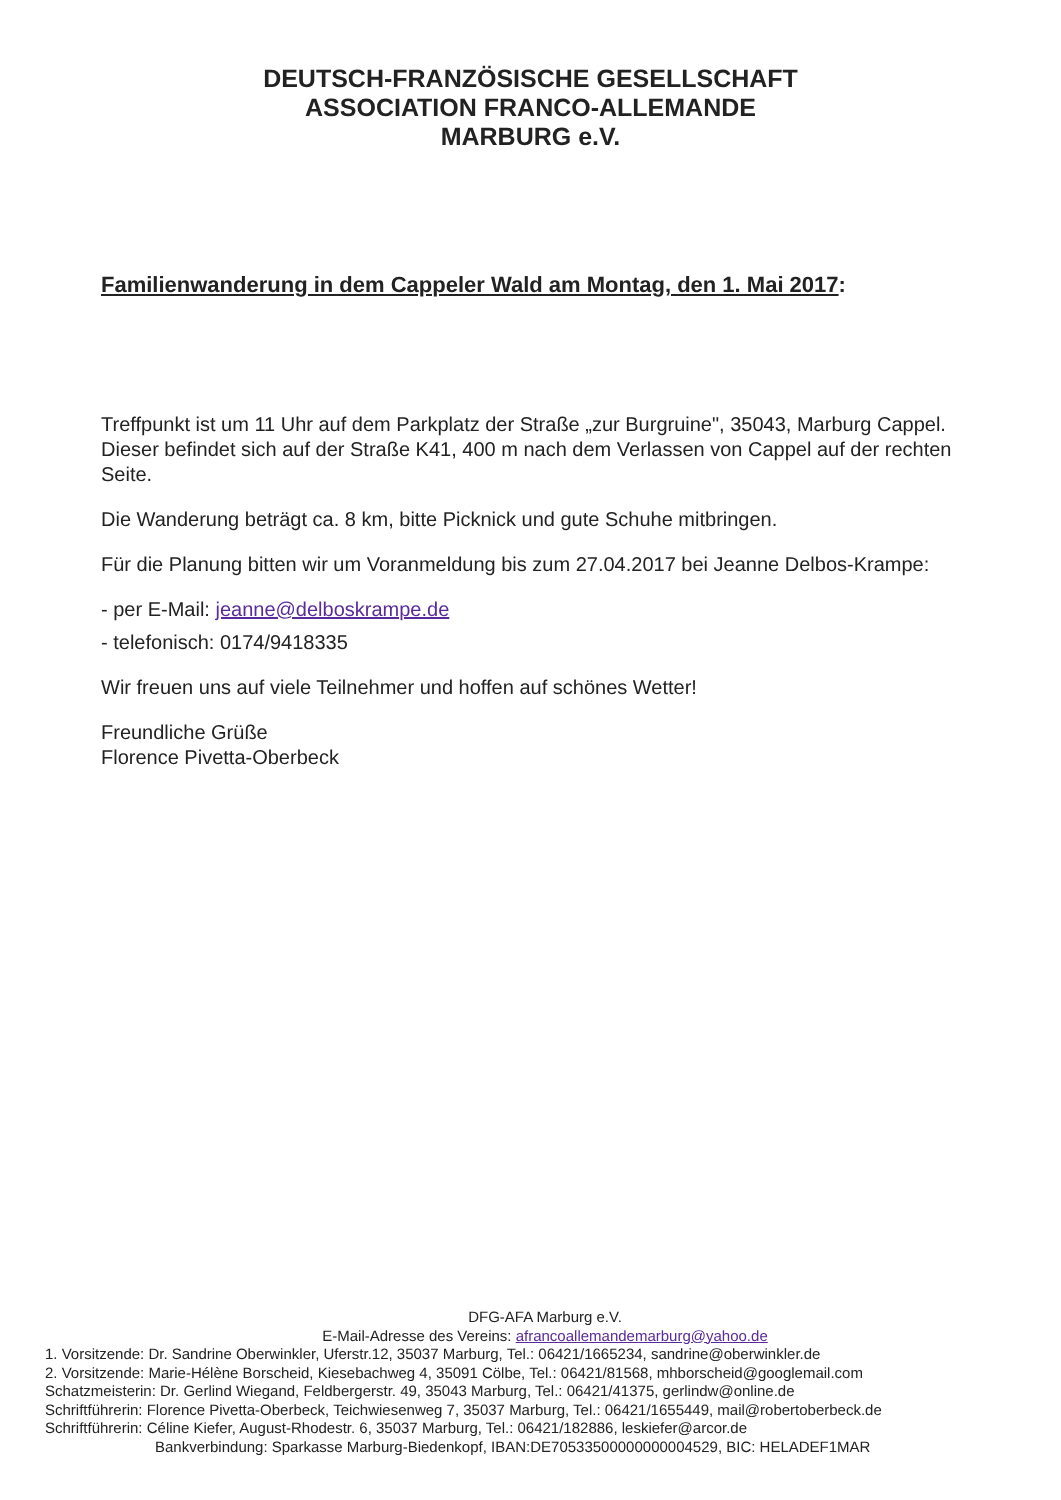DEUTSCH-FRANZÖSISCHE GESELLSCHAFT
ASSOCIATION FRANCO-ALLEMANDE
MARBURG e.V.
Familienwanderung in dem Cappeler Wald am Montag, den 1. Mai 2017:
Treffpunkt ist um 11 Uhr auf dem Parkplatz der Straße „zur Burgruine", 35043, Marburg Cappel. Dieser befindet sich auf der Straße K41, 400 m nach dem Verlassen von Cappel auf der rechten Seite.
Die Wanderung beträgt ca. 8 km, bitte Picknick und gute Schuhe mitbringen.
Für die Planung bitten wir um Voranmeldung bis zum 27.04.2017 bei Jeanne Delbos-Krampe:
- per E-Mail: jeanne@delboskrampe.de
- telefonisch: 0174/9418335
Wir freuen uns auf viele Teilnehmer und hoffen auf schönes Wetter!
Freundliche Grüße
Florence Pivetta-Oberbeck
DFG-AFA Marburg e.V.
E-Mail-Adresse des Vereins: afrancoallemandemarburg@yahoo.de
1. Vorsitzende: Dr. Sandrine Oberwinkler, Uferstr.12, 35037 Marburg, Tel.: 06421/1665234, sandrine@oberwinkler.de
2. Vorsitzende: Marie-Hélène Borscheid, Kiesebachweg 4, 35091 Cölbe, Tel.: 06421/81568, mhborscheid@googlemail.com
Schatzmeisterin: Dr. Gerlind Wiegand, Feldbergerstr. 49, 35043 Marburg, Tel.: 06421/41375, gerlindw@online.de
Schriftführerin: Florence Pivetta-Oberbeck, Teichwiesenweg 7, 35037 Marburg, Tel.: 06421/1655449, mail@robertoberbeck.de
Schriftführerin: Céline Kiefer, August-Rhodestr. 6, 35037 Marburg, Tel.: 06421/182886, leskiefer@arcor.de
Bankverbindung: Sparkasse Marburg-Biedenkopf, IBAN:DE70533500000000004529, BIC: HELADEF1MAR